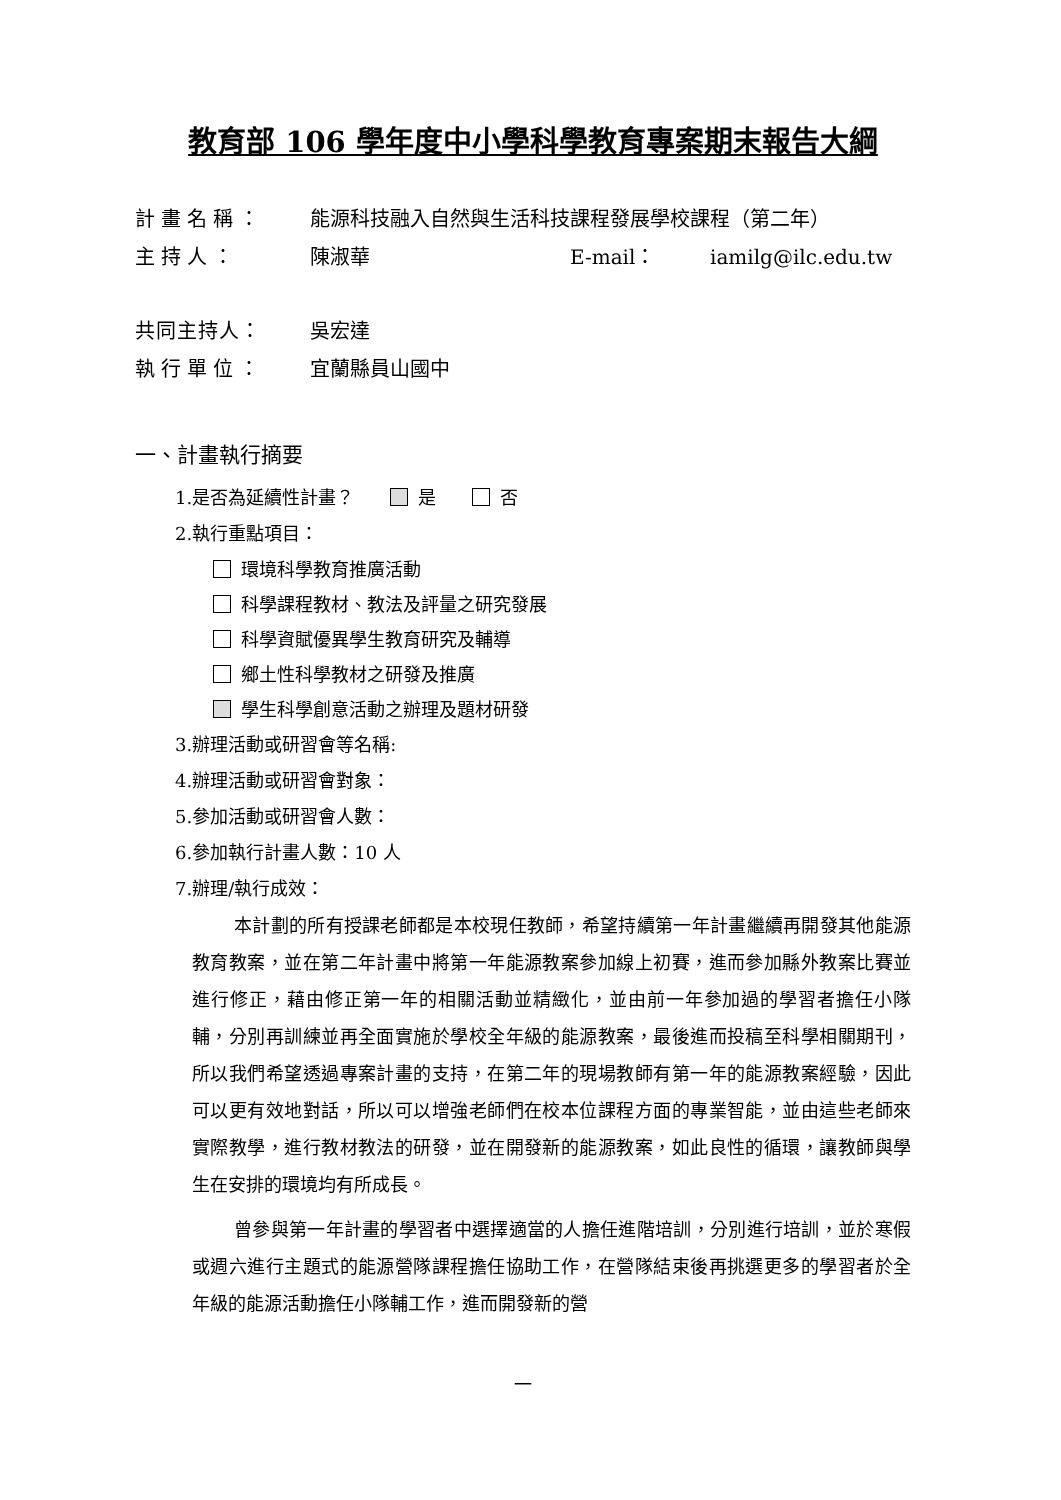教育部 106 學年度中小學科學教育專案期末報告大綱
計畫名稱： 能源科技融入自然與生活科技課程發展學校課程（第二年）
主持人： 陳淑華 E-mail： iamilg@ilc.edu.tw
共同主持人： 吳宏達
執行單位： 宜蘭縣員山國中
一、計畫執行摘要
1.是否為延續性計畫？　　 是　　 否
2.執行重點項目：
環境科學教育推廣活動
科學課程教材、教法及評量之研究發展
科學資賦優異學生教育研究及輔導
鄉土性科學教材之研發及推廣
學生科學創意活動之辦理及題材研發
3.辦理活動或研習會等名稱:
4.辦理活動或研習會對象：
5.參加活動或研習會人數：
6.參加執行計畫人數：10 人
7.辦理/執行成效：
本計劃的所有授課老師都是本校現任教師，希望持續第一年計畫繼續再開發其他能源教育教案，並在第二年計畫中將第一年能源教案參加線上初賽，進而參加縣外教案比賽並進行修正，藉由修正第一年的相關活動並精緻化，並由前一年參加過的學習者擔任小隊輔，分別再訓練並再全面實施於學校全年級的能源教案，最後進而投稿至科學相關期刊，所以我們希望透過專案計畫的支持，在第二年的現場教師有第一年的能源教案經驗，因此可以更有效地對話，所以可以增強老師們在校本位課程方面的專業智能，並由這些老師來實際教學，進行教材教法的研發，並在開發新的能源教案，如此良性的循環，讓教師與學生在安排的環境均有所成長。
曾參與第一年計畫的學習者中選擇適當的人擔任進階培訓，分別進行培訓，並於寒假或週六進行主題式的能源營隊課程擔任協助工作，在營隊結束後再挑選更多的學習者於全年級的能源活動擔任小隊輔工作，進而開發新的營
一